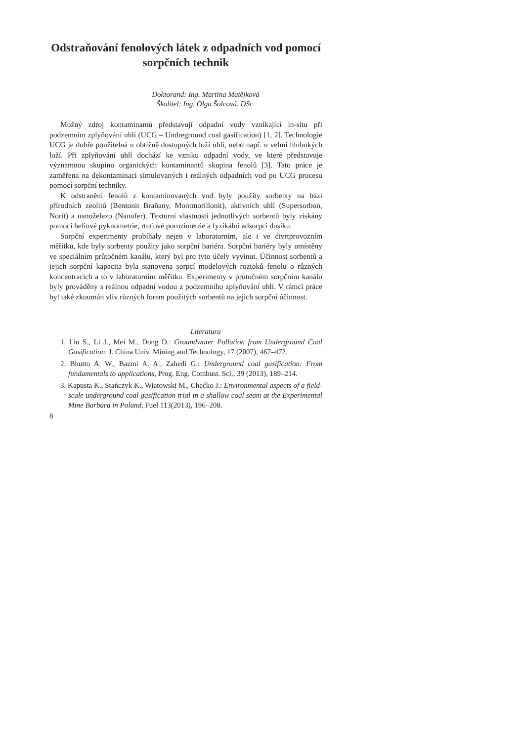Odstraňování fenolových látek z odpadních vod pomocí sorpčních technik
Doktorand: Ing. Martina Matějková
Školitel: Ing. Olga Šolcová, DSc.
Možný zdroj kontaminantů představují odpadní vody vznikající in-situ při podzemním zplyňování uhlí (UCG – Undreground coal gasification) [1, 2]. Technologie UCG je dobře použitelná u obtížně dostupných loží uhlí, nebo např. u velmi hlubokých loží. Při zplyňování uhlí dochází ke vzniku odpadní vody, ve které představuje významnou skupinu organických kontaminantů skupina fenolů [3]. Tato práce je zaměřena na dekontaminaci simulovaných i reálných odpadních vod po UCG procesu pomocí sorpční techniky.
K odstranění fenolů z kontaminovaných vod byly použity sorbenty na bázi přírodních zeolitů (Bentonit Braňany, Montmorillonit), aktivních uhlí (Supersorbon, Norit) a nanoželezo (Nanofer). Texturní vlastnosti jednotlivých sorbentů byly získány pomocí heliové pyknometrie, rtuťové porozimetrie a fyzikální adsorpci dusíku.
Sorpční experimenty probíhaly nejen v laboratorním, ale i ve čtvrtprovozním měřítku, kde byly sorbenty použity jako sorpční bariéra. Sorpční bariéry byly umístěny ve speciálním průtočném kanálu, který byl pro tyto účely vyvinut. Účinnost sorbentů a jejich sorpční kapacita byla stanovena sorpcí modelových roztoků fenolu o různých koncentracích a to v laboratorním měřítku. Experimenty v průtočném sorpčním kanálu byly prováděny s reálnou odpadní vodou z podzemního zplyňování uhlí. V rámci práce byl také zkoumán vliv různých forem použitých sorbentů na jejich sorpční účinnost.
Literatura
1. Liu S., Li J., Mei M., Dong D.: Groundwater Pollution from Underground Coal Gasification, J. China Univ. Mining and Technology, 17 (2007), 467–472.
2. Bhutto A. W., Bazmi A. A., Zahedi G.: Underground coal gasification: From fundamentals to applications, Prog. Eng. Combust. Sci., 39 (2013), 189–214.
3. Kapusta K., Stańczyk K., Wiatowski M., Chećko J.: Environmental aspects of a field-scale underground coal gasification trial in a shallow coal seam at the Experimental Mine Barbara in Poland, Fuel 113(2013), 196–208.
8